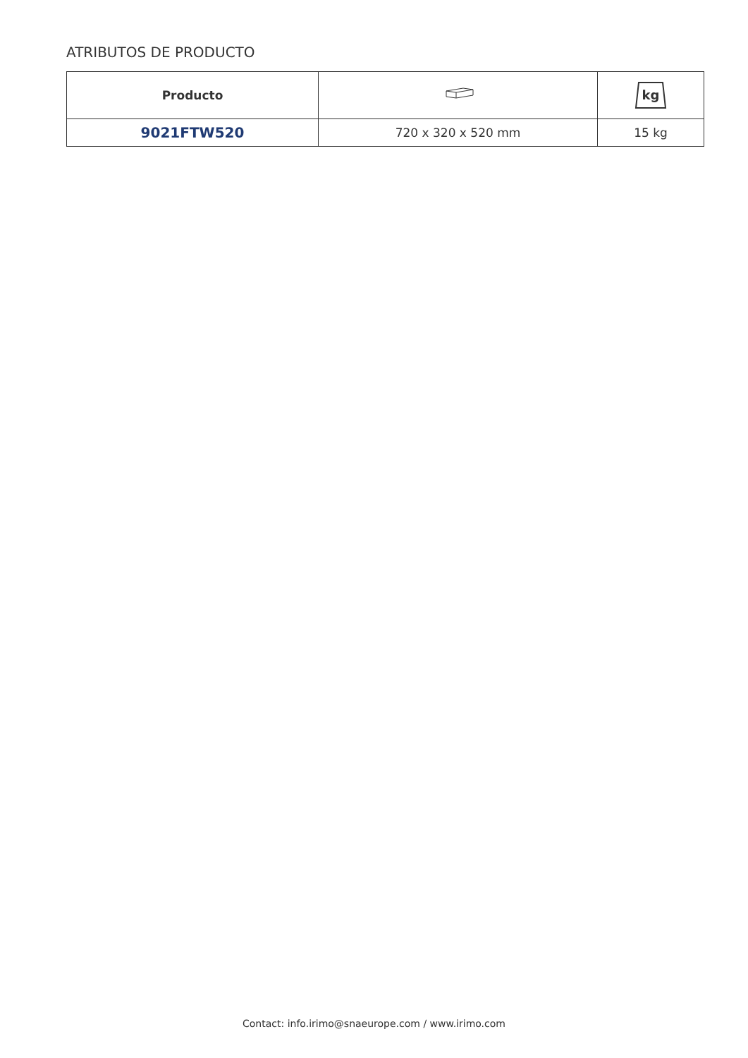ATRIBUTOS DE PRODUCTO
| Producto | | kg |
| --- | --- | --- |
| 9021FTW520 | 720 x 320 x 520 mm | 15 kg |
Contact: info.irimo@snaeurope.com / www.irimo.com